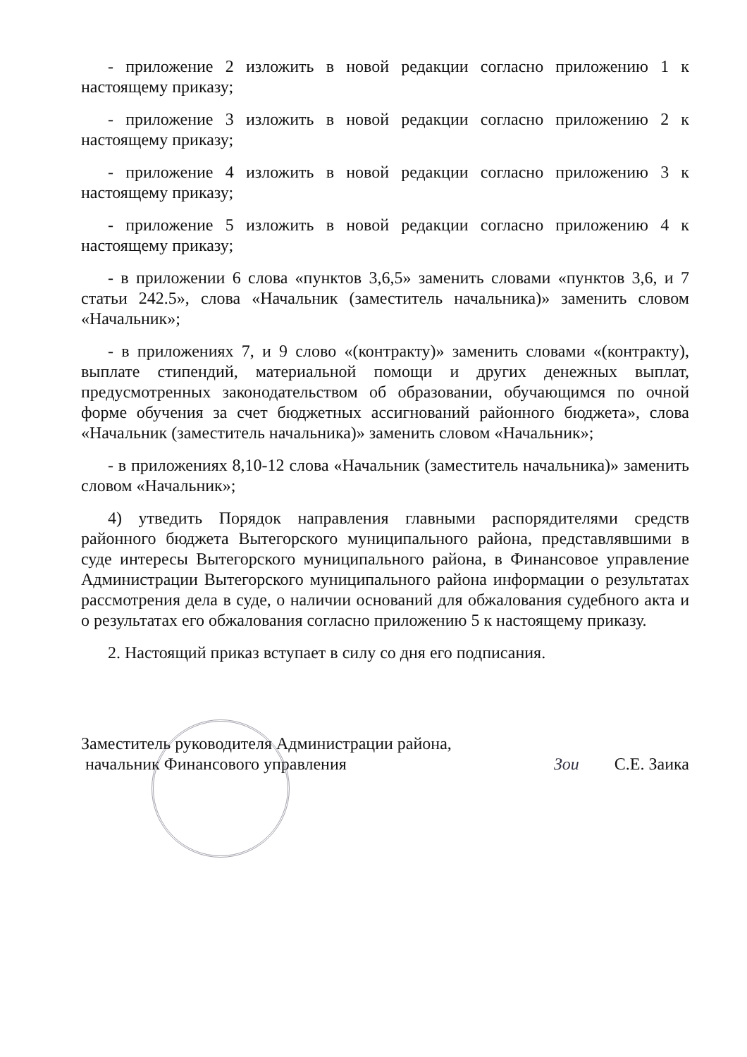- приложение 2 изложить в новой редакции согласно приложению 1 к настоящему приказу;
- приложение 3 изложить в новой редакции согласно приложению 2 к настоящему приказу;
- приложение 4 изложить в новой редакции согласно приложению 3 к настоящему приказу;
- приложение 5 изложить в новой редакции согласно приложению 4 к настоящему приказу;
- в приложении 6 слова «пунктов 3,6,5» заменить словами «пунктов 3,6, и 7 статьи 242.5», слова «Начальник (заместитель начальника)» заменить словом «Начальник»;
- в приложениях 7, и 9 слово «(контракту)» заменить словами «(контракту), выплате стипендий, материальной помощи и других денежных выплат, предусмотренных законодательством об образовании, обучающимся по очной форме обучения за счет бюджетных ассигнований районного бюджета», слова «Начальник (заместитель начальника)» заменить словом «Начальник»;
- в приложениях 8,10-12 слова «Начальник (заместитель начальника)» заменить словом «Начальник»;
4) утведить Порядок направления главными распорядителями средств районного бюджета Вытегорского муниципального района, представлявшими в суде интересы Вытегорского муниципального района, в Финансовое управление Администрации Вытегорского муниципального района информации о результатах рассмотрения дела в суде, о наличии оснований для обжалования судебного акта и о результатах его обжалования согласно приложению 5 к настоящему приказу.
2. Настоящий приказ вступает в силу со дня его подписания.
Заместитель руководителя Администрации района,
начальник Финансового управления
Зои
С.Е. Заика